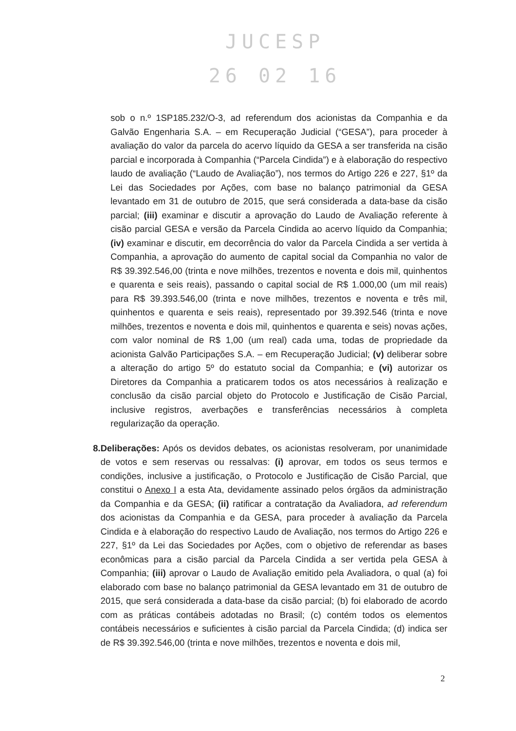JUCESP
26 02 16
sob o n.º 1SP185.232/O-3, ad referendum dos acionistas da Companhia e da Galvão Engenharia S.A. – em Recuperação Judicial (“GESA”), para proceder à avaliação do valor da parcela do acervo líquido da GESA a ser transferida na cisão parcial e incorporada à Companhia (“Parcela Cindida”) e à elaboração do respectivo laudo de avaliação (“Laudo de Avaliação”), nos termos do Artigo 226 e 227, §1º da Lei das Sociedades por Ações, com base no balanço patrimonial da GESA levantado em 31 de outubro de 2015, que será considerada a data-base da cisão parcial; (iii) examinar e discutir a aprovação do Laudo de Avaliação referente à cisão parcial GESA e versão da Parcela Cindida ao acervo líquido da Companhia; (iv) examinar e discutir, em decorrência do valor da Parcela Cindida a ser vertida à Companhia, a aprovação do aumento de capital social da Companhia no valor de R$ 39.392.546,00 (trinta e nove milhões, trezentos e noventa e dois mil, quinhentos e quarenta e seis reais), passando o capital social de R$ 1.000,00 (um mil reais) para R$ 39.393.546,00 (trinta e nove milhões, trezentos e noventa e três mil, quinhentos e quarenta e seis reais), representado por 39.392.546 (trinta e nove milhões, trezentos e noventa e dois mil, quinhentos e quarenta e seis) novas ações, com valor nominal de R$ 1,00 (um real) cada uma, todas de propriedade da acionista Galvão Participações S.A. – em Recuperação Judicial; (v) deliberar sobre a alteração do artigo 5º do estatuto social da Companhia; e (vi) autorizar os Diretores da Companhia a praticarem todos os atos necessários à realização e conclusão da cisão parcial objeto do Protocolo e Justificação de Cisão Parcial, inclusive registros, averbações e transferências necessários à completa regularização da operação.
8. Deliberações: Após os devidos debates, os acionistas resolveram, por unanimidade de votos e sem reservas ou ressalvas: (i) aprovar, em todos os seus termos e condições, inclusive a justificação, o Protocolo e Justificação de Cisão Parcial, que constitui o Anexo I a esta Ata, devidamente assinado pelos órgãos da administração da Companhia e da GESA; (ii) ratificar a contratação da Avaliadora, ad referendum dos acionistas da Companhia e da GESA, para proceder à avaliação da Parcela Cindida e à elaboração do respectivo Laudo de Avaliação, nos termos do Artigo 226 e 227, §1º da Lei das Sociedades por Ações, com o objetivo de referendar as bases econômicas para a cisão parcial da Parcela Cindida a ser vertida pela GESA à Companhia; (iii) aprovar o Laudo de Avaliação emitido pela Avaliadora, o qual (a) foi elaborado com base no balanço patrimonial da GESA levantado em 31 de outubro de 2015, que será considerada a data-base da cisão parcial; (b) foi elaborado de acordo com as práticas contábeis adotadas no Brasil; (c) contém todos os elementos contábeis necessários e suficientes à cisão parcial da Parcela Cindida; (d) indica ser de R$ 39.392.546,00 (trinta e nove milhões, trezentos e noventa e dois mil,
2